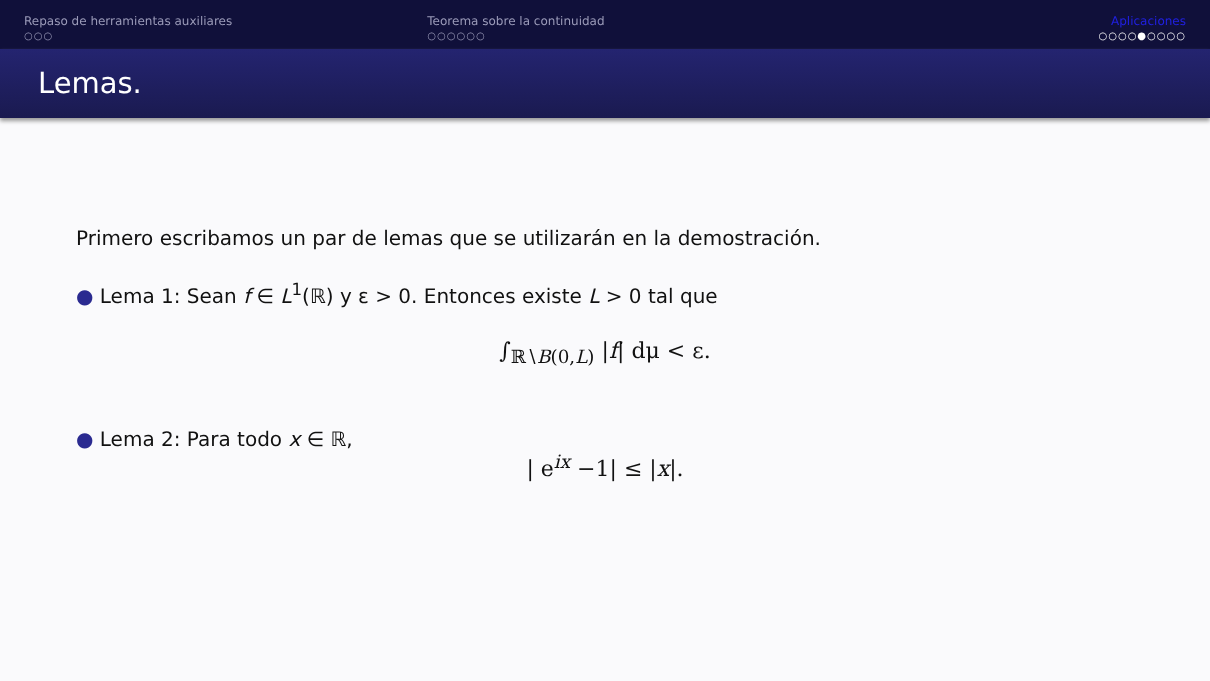Repaso de herramientas auxiliares
○○○
Teorema sobre la continuidad
○○○○○○
Aplicaciones
○○○○●○○○○
Lemas.
Primero escribamos un par de lemas que se utilizarán en la demostración.
● Lema 1: Sean f ∈ L<sup>1</sup>(ℝ) y ε > 0. Entonces existe L > 0 tal que
∫<sub>ℝ∖B(0,L)</sub> |f| dμ < ε.
● Lema 2: Para todo x ∈ ℝ,
| e<sup>ix</sup> −1| ≤ |x|.